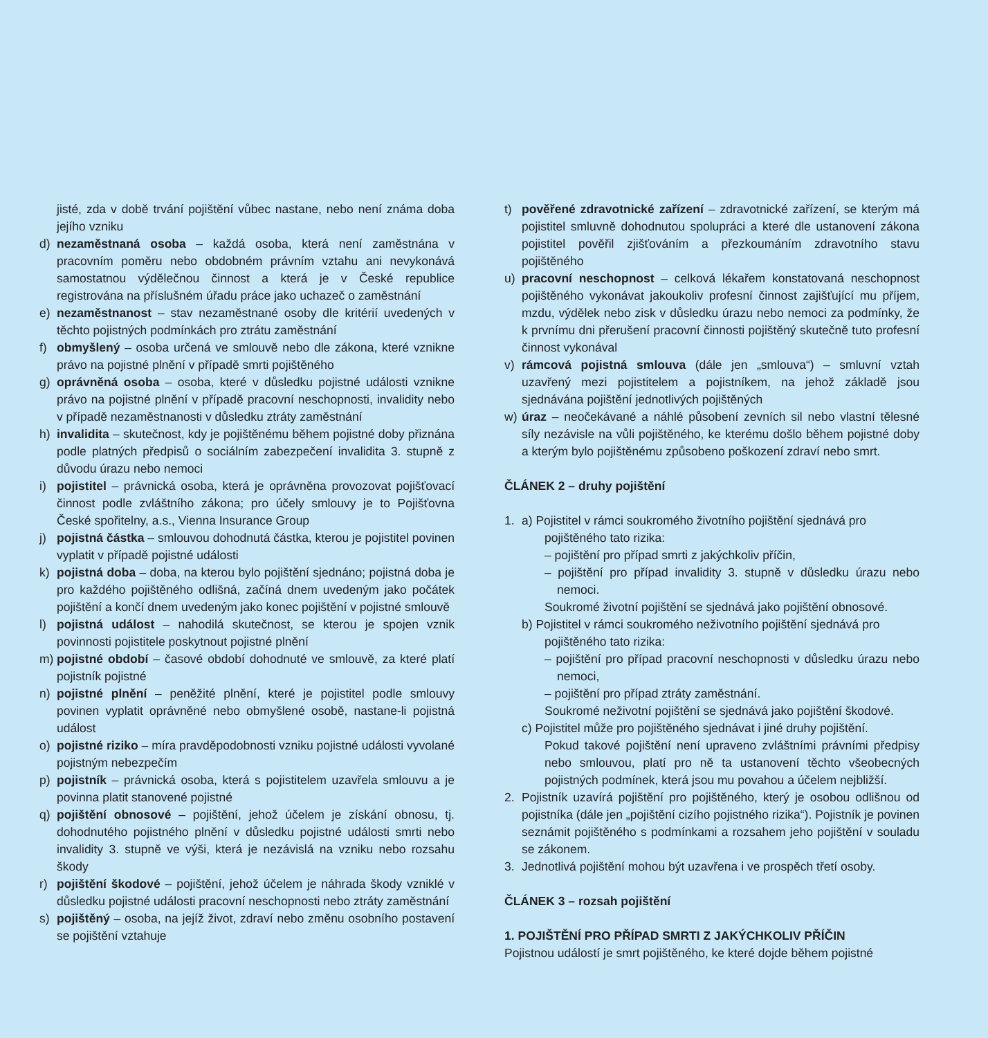jisté, zda v době trvání pojištění vůbec nastane, nebo není známa doba jejího vzniku
d) nezaměstnaná osoba – každá osoba, která není zaměstnána v pracovním poměru nebo obdobném právním vztahu ani nevykonává samostatnou výdělečnou činnost a která je v České republice registrována na příslušném úřadu práce jako uchazeč o zaměstnání
e) nezaměstnanost – stav nezaměstnané osoby dle kritérií uvedených v těchto pojistných podmínkách pro ztrátu zaměstnání
f) obmyšlený – osoba určená ve smlouvě nebo dle zákona, které vznikne právo na pojistné plnění v případě smrti pojištěného
g) oprávněná osoba – osoba, které v důsledku pojistné události vznikne právo na pojistné plnění v případě pracovní neschopnosti, invalidity nebo v případě nezaměstnanosti v důsledku ztráty zaměstnání
h) invalidita – skutečnost, kdy je pojištěnému během pojistné doby přiznána podle platných předpisů o sociálním zabezpečení invalidita 3. stupně z důvodu úrazu nebo nemoci
i) pojistitel – právnická osoba, která je oprávněna provozovat pojišťovací činnost podle zvláštního zákona; pro účely smlouvy je to Pojišťovna České spořitelny, a.s., Vienna Insurance Group
j) pojistná částka – smlouvou dohodnutá částka, kterou je pojistitel povinen vyplatit v případě pojistné události
k) pojistná doba – doba, na kterou bylo pojištění sjednáno; pojistná doba je pro každého pojištěného odlišná, začíná dnem uvedeným jako počátek pojištění a končí dnem uvedeným jako konec pojištění v pojistné smlouvě
l) pojistná událost – nahodilá skutečnost, se kterou je spojen vznik povinnosti pojistitele poskytnout pojistné plnění
m) pojistné období – časové období dohodnuté ve smlouvě, za které platí pojistník pojistné
n) pojistné plnění – peněžité plnění, které je pojistitel podle smlouvy povinen vyplatit oprávněné nebo obmyšlené osobě, nastane-li pojistná událost
o) pojistné riziko – míra pravděpodobnosti vzniku pojistné události vyvolané pojistným nebezpečím
p) pojistník – právnická osoba, která s pojistitelem uzavřela smlouvu a je povinna platit stanovené pojistné
q) pojištění obnosové – pojištění, jehož účelem je získání obnosu, tj. dohodnutého pojistného plnění v důsledku pojistné události smrti nebo invalidity 3. stupně ve výši, která je nezávislá na vzniku nebo rozsahu škody
r) pojištění škodové – pojištění, jehož účelem je náhrada škody vzniklé v důsledku pojistné události pracovní neschopnosti nebo ztráty zaměstnání
s) pojištěný – osoba, na jejíž život, zdraví nebo změnu osobního postavení se pojištění vztahuje
t) pověřené zdravotnické zařízení – zdravotnické zařízení, se kterým má pojistitel smluvně dohodnutou spolupráci a které dle ustanovení zákona pojistitel pověřil zjišťováním a přezkoumáním zdravotního stavu pojištěného
u) pracovní neschopnost – celková lékařem konstatovaná neschopnost pojištěného vykonávat jakoukoliv profesní činnost zajišťující mu příjem, mzdu, výdělek nebo zisk v důsledku úrazu nebo nemoci za podmínky, že k prvnímu dni přerušení pracovní činnosti pojištěný skutečně tuto profesní činnost vykonával
v) rámcová pojistná smlouva (dále jen „smlouva“) – smluvní vztah uzavřený mezi pojistitelem a pojistníkem, na jehož základě jsou sjednávána pojištění jednotlivých pojištěných
w) úraz – neočekávané a náhlé působení zevních sil nebo vlastní tělesné síly nezávisle na vůli pojištěného, ke kterému došlo během pojistné doby a kterým bylo pojištěnému způsobeno poškození zdraví nebo smrt.
ČLÁNEK 2 – druhy pojištění
1. a) Pojistitel v rámci soukromého životního pojištění sjednává pro
pojištěného tato rizika:
– pojištění pro případ smrti z jakýchkoliv příčin,
– pojištění pro případ invalidity 3. stupně v důsledku úrazu nebo nemoci.
Soukromé životní pojištění se sjednává jako pojištění obnosové.
b) Pojistitel v rámci soukromého neživotního pojištění sjednává pro
pojištěného tato rizika:
– pojištění pro případ pracovní neschopnosti v důsledku úrazu nebo nemoci,
– pojištění pro případ ztráty zaměstnání.
Soukromé neživotní pojištění se sjednává jako pojištění škodové.
c) Pojistitel může pro pojištěného sjednávat i jiné druhy pojištění.
Pokud takové pojištění není upraveno zvláštními právními předpisy nebo smlouvou, platí pro ně ta ustanovení těchto všeobecných pojistných podmínek, která jsou mu povahou a účelem nejbližší.
2. Pojistník uzavírá pojištění pro pojištěného, který je osobou odlišnou od pojistníka (dále jen „pojištění cizího pojistného rizika“). Pojistník je povinen seznámit pojištěného s podmínkami a rozsahem jeho pojištění v souladu se zákonem.
3. Jednotlivá pojištění mohou být uzavřena i ve prospěch třetí osoby.
ČLÁNEK 3 – rozsah pojištění
1. POJIŠTĚNÍ PRO PŘÍPAD SMRTI Z JAKÝCHKOLIV PŘÍČIN
Pojistnou událostí je smrt pojištěného, ke které dojde během pojistné